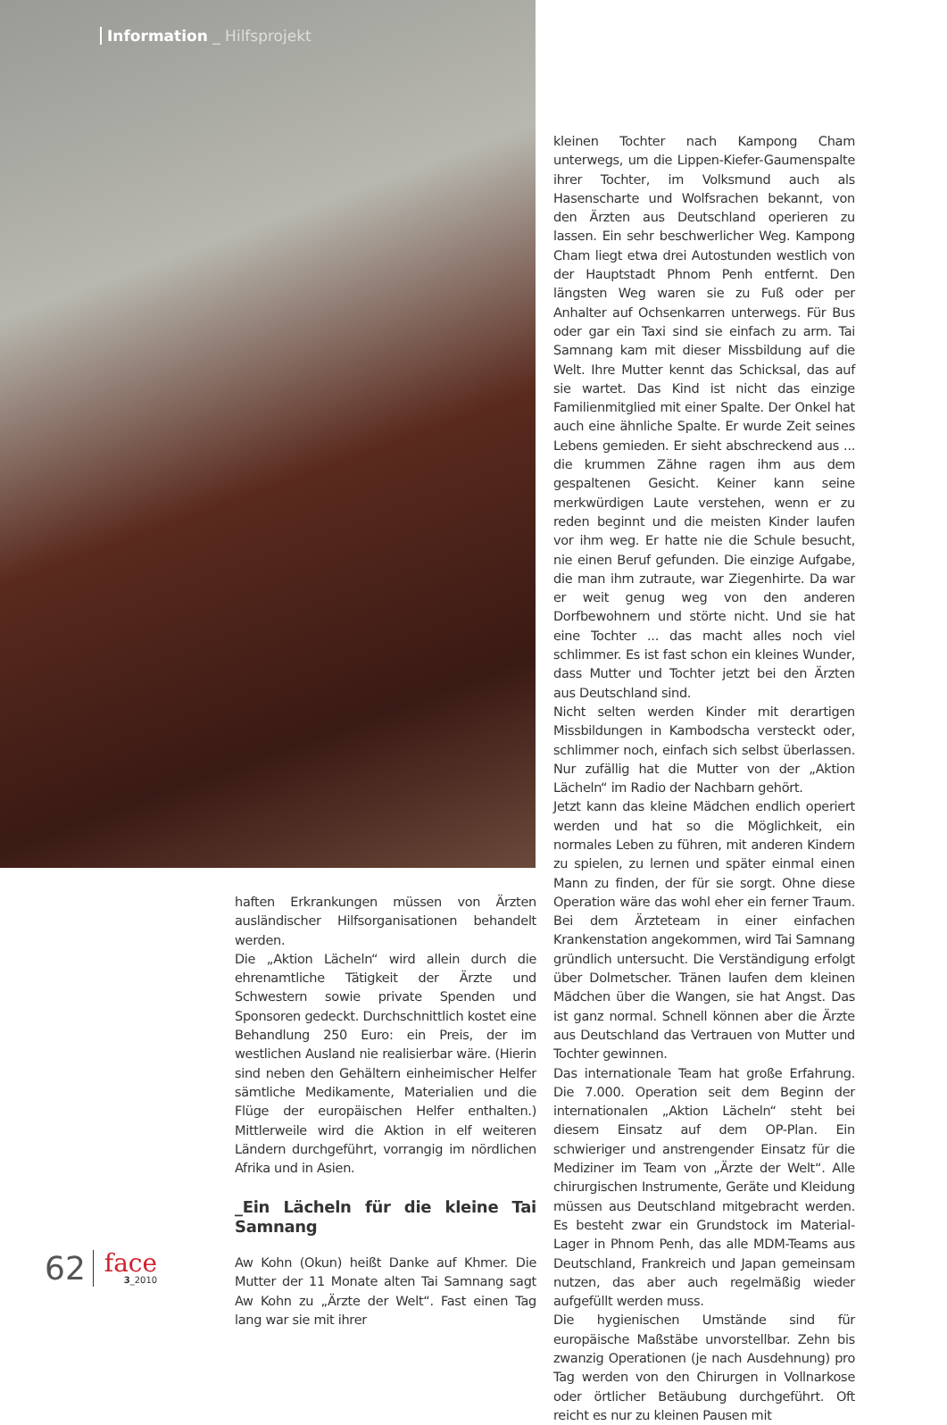Information _ Hilfsprojekt
haften Erkrankungen müssen von Ärzten ausländischer Hilfsorganisationen behandelt werden.
Die „Aktion Lächeln“ wird allein durch die ehrenamtliche Tätigkeit der Ärzte und Schwestern sowie private Spenden und Sponsoren gedeckt. Durchschnittlich kostet eine Behandlung 250 Euro: ein Preis, der im westlichen Ausland nie realisierbar wäre. (Hierin sind neben den Gehältern einheimischer Helfer sämtliche Medikamente, Materialien und die Flüge der europäischen Helfer enthalten.) Mittlerweile wird die Aktion in elf weiteren Ländern durchgeführt, vorrangig im nördlichen Afrika und in Asien.
_Ein Lächeln für die kleine Tai Samnang
Aw Kohn (Okun) heißt Danke auf Khmer. Die Mutter der 11 Monate alten Tai Samnang sagt Aw Kohn zu „Ärzte der Welt“. Fast einen Tag lang war sie mit ihrer
kleinen Tochter nach Kampong Cham unterwegs, um die Lippen-Kiefer-Gaumenspalte ihrer Tochter, im Volksmund auch als Hasenscharte und Wolfsrachen bekannt, von den Ärzten aus Deutschland operieren zu lassen. Ein sehr beschwerlicher Weg. Kampong Cham liegt etwa drei Autostunden westlich von der Hauptstadt Phnom Penh entfernt. Den längsten Weg waren sie zu Fuß oder per Anhalter auf Ochsenkarren unterwegs. Für Bus oder gar ein Taxi sind sie einfach zu arm. Tai Samnang kam mit dieser Missbildung auf die Welt. Ihre Mutter kennt das Schicksal, das auf sie wartet. Das Kind ist nicht das einzige Familienmitglied mit einer Spalte. Der Onkel hat auch eine ähnliche Spalte. Er wurde Zeit seines Lebens gemieden. Er sieht abschreckend aus ... die krummen Zähne ragen ihm aus dem gespaltenen Gesicht. Keiner kann seine merkwürdigen Laute verstehen, wenn er zu reden beginnt und die meisten Kinder laufen vor ihm weg. Er hatte nie die Schule besucht, nie einen Beruf gefunden. Die einzige Aufgabe, die man ihm zutraute, war Ziegenhirte. Da war er weit genug weg von den anderen Dorfbewohnern und störte nicht. Und sie hat eine Tochter ... das macht alles noch viel schlimmer. Es ist fast schon ein kleines Wunder, dass Mutter und Tochter jetzt bei den Ärzten aus Deutschland sind.
Nicht selten werden Kinder mit derartigen Missbildungen in Kambodscha versteckt oder, schlimmer noch, einfach sich selbst überlassen. Nur zufällig hat die Mutter von der „Aktion Lächeln“ im Radio der Nachbarn gehört.
Jetzt kann das kleine Mädchen endlich operiert werden und hat so die Möglichkeit, ein normales Leben zu führen, mit anderen Kindern zu spielen, zu lernen und später einmal einen Mann zu finden, der für sie sorgt. Ohne diese Operation wäre das wohl eher ein ferner Traum. Bei dem Ärzteteam in einer einfachen Krankenstation angekommen, wird Tai Samnang gründlich untersucht. Die Verständigung erfolgt über Dolmetscher. Tränen laufen dem kleinen Mädchen über die Wangen, sie hat Angst. Das ist ganz normal. Schnell können aber die Ärzte aus Deutschland das Vertrauen von Mutter und Tochter gewinnen.
Das internationale Team hat große Erfahrung. Die 7.000. Operation seit dem Beginn der internationalen „Aktion Lächeln“ steht bei diesem Einsatz auf dem OP-Plan. Ein schwieriger und anstrengender Einsatz für die Mediziner im Team von „Ärzte der Welt“. Alle chirurgischen Instrumente, Geräte und Kleidung müssen aus Deutschland mitgebracht werden. Es besteht zwar ein Grundstock im Material-Lager in Phnom Penh, das alle MDM-Teams aus Deutschland, Frankreich und Japan gemeinsam nutzen, das aber auch regelmäßig wieder aufgefüllt werden muss.
Die hygienischen Umstände sind für europäische Maßstäbe unvorstellbar. Zehn bis zwanzig Operationen (je nach Ausdehnung) pro Tag werden von den Chirurgen in Vollnarkose oder örtlicher Betäubung durchgeführt. Oft reicht es nur zu kleinen Pausen mit
62
face
3_2010